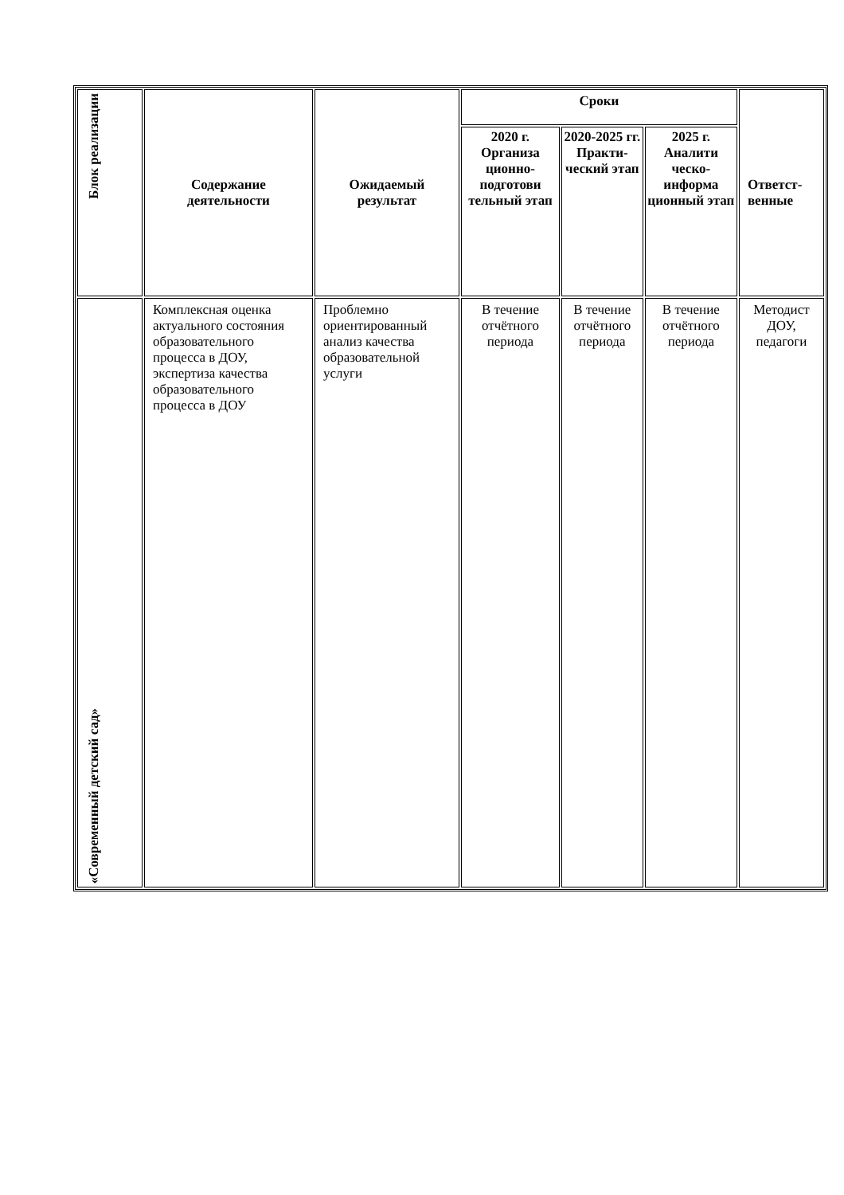| Блок реализации | Содержание деятельности | Ожидаемый результат | Сроки | | | Ответст- венные |
| --- | --- | --- | --- | --- | --- | --- |
| | | | 2020 г. Организа ционно-подготови тельный этап | 2020-2025 гг. Практи-ческий этап | 2025 г. Аналити ческо-информа ционный этап | |
| «Современный детский сад» | Комплексная оценка актуального состояния образовательного процесса в ДОУ, экспертиза качества образовательного процесса в ДОУ | Проблемно ориентированный анализ качества образовательной услуги | В течение отчётного периода | В течение отчётного периода | В течение отчётного периода | Методист ДОУ, педагоги |